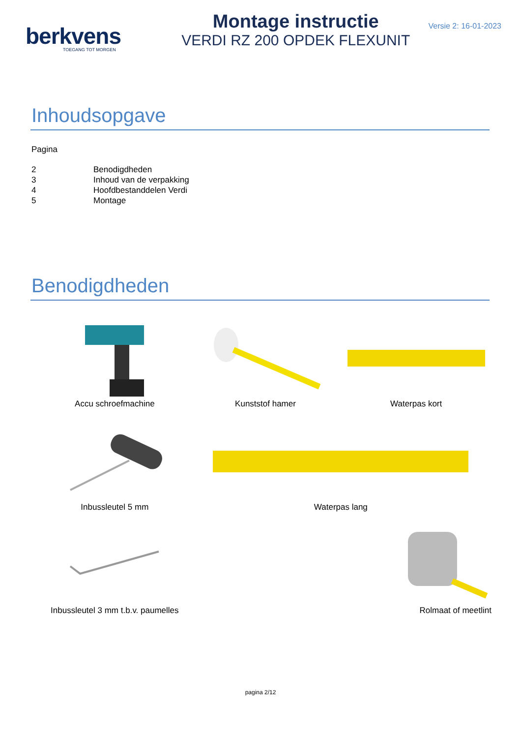berkvens
TOEGANG TOT MORGEN
Montage instructie
VERDI RZ 200 OPDEK FLEXUNIT
Versie 2: 16-01-2023
Inhoudsopgave
Pagina
2 Benodigdheden
3 Inhoud van de verpakking
4 Hoofdbestanddelen Verdi
5 Montage
Benodigdheden
Accu schroefmachine
Kunststof hamer
Waterpas kort
Inbussleutel 5 mm
Waterpas lang
Inbussleutel 3 mm t.b.v. paumelles
Rolmaat of meetlint
pagina 2/12